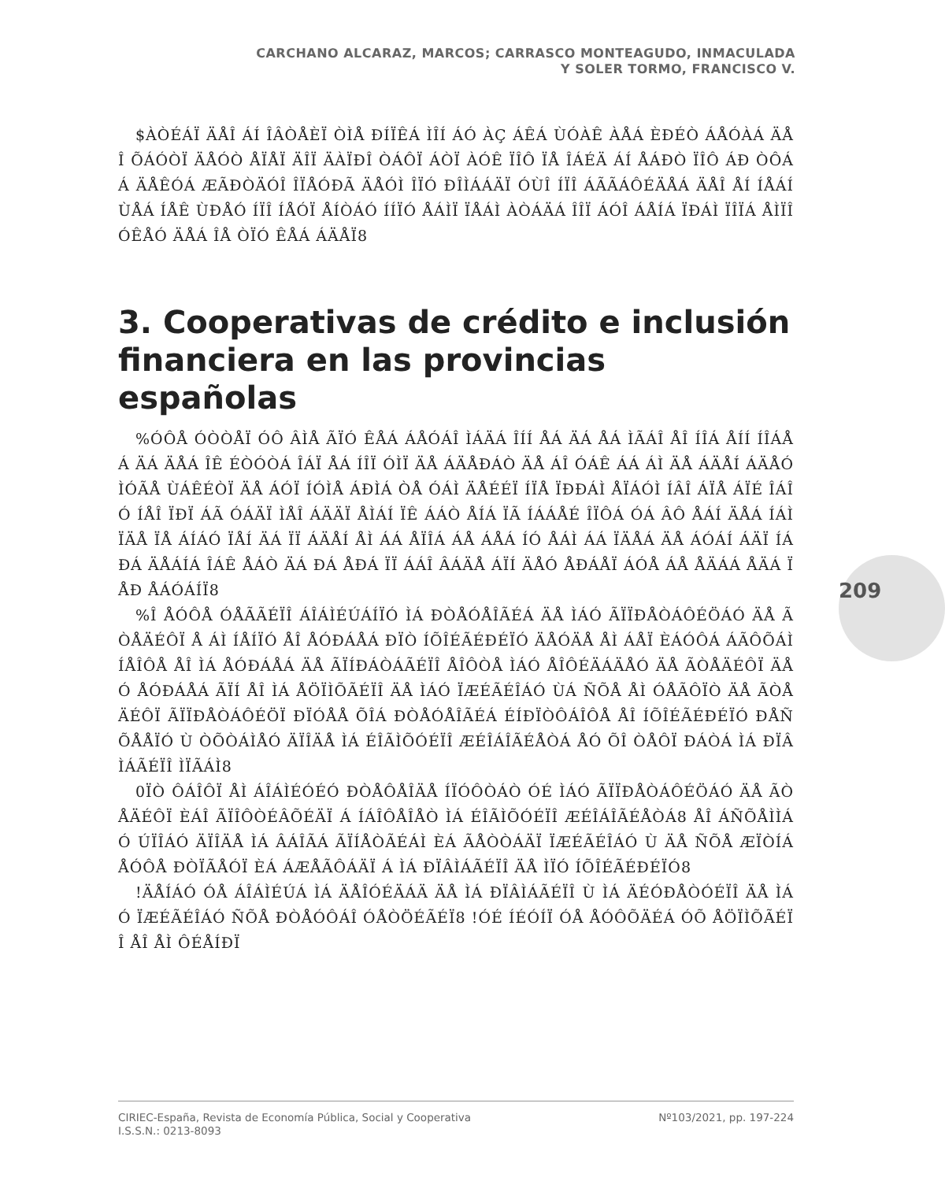CARCHANO ALCARAZ, MARCOS; CARRASCO MONTEAGUDO, INMACULADA
Y SOLER TORMO, FRANCISCO V.
$ÀÒÉÁÏ ÄÅÎ ÁÍ ÎÂÒÅÈÏ ÒÌÅ ÐÍÏÊÁ ÌÎÍ ÁÓ ÀÇ ÁÊÁ ÙÓÀÊ ÀÅÁ ÈÐÉÒ ÁÅÓÀÁ ÄÅÎ ÕÁÓÒÏ ÄÅÓÒ ÅÏÅÏ ÄÎÏ ÄÀÏÐÎ ÒÁÔÏ ÁÒÏ ÀÓÊ ÏÎÔ ÏÅ ÎÁÉÄ ÁÍ ÅÁÐÒ ÏÎÔ ÁÐ ÒÔÁÁ ÄÅÊÓÁ ÆÃÐÒÄÓÎ ÎÏÅÓÐÃ ÄÅÓÌ ÎÏÓ ÐÎÌÁÁÄÏ ÓÙÎ ÍÏÎ ÁÃÃÁÔÉÄÅÁ ÄÅÎ ÅÍ ÍÅÁÍ ÙÅÁ ÍÅÊ ÙÐÅÓ ÍÏÎ ÍÅÓÏ ÅÍÒÁÓ ÍÍÏÓ ÅÁÌÏ ÏÅÁÌ ÀÒÁÄÁ ÎÎÏ ÁÓÎ ÁÅÍÁ ÏÐÁÌ ÏÎÏÁ ÅÌÏÎ ÓÊÅÓ ÄÅÁ ÎÅ ÒÏÓ ÊÅÁ ÁÄÅÏ8
3. Cooperativas de crédito e inclusión financiera en las provincias españolas
%ÓÔÅ ÓÒÒÅÏ ÓÔ ÂÌÅ ÃÏÓ ÊÅÁ ÁÅÓÁÎ ÌÁÄÁ ÎÍÍ ÅÁ ÄÁ ÅÁ ÌÃÁÎ ÅÎ ÍÎÁ ÅÍÍ ÍÎÁÅÁ ÄÁ ÄÅÁ ÎÊ ÉÒÓÒÁ ÎÁÏ ÅÁ ÍÎÏ ÓÌÏ ÄÅ ÁÄÅÐÁÒ ÄÅ ÁÎ ÓÁÊ ÁÁ ÁÌ ÄÅ ÁÄÅÍ ÁÄÅÓ ÌÓÃÅ ÙÁÊÉÒÏ ÄÅ ÁÓÏ ÍÓÌÅ ÁÐÌÁ ÒÅ ÓÁÌ ÄÅÉÉÏ ÍÏÅ ÏÐÐÁÌ ÅÏÁÓÌ ÍÂÎ ÁÏÅ ÁÏÉ ÎÁÎÓ ÍÅÎ ÏÐÏ ÁÃ ÓÁÄÏ ÌÅÎ ÁÄÄÏ ÅÌÁÍ ÏÊ ÁÁÒ ÅÍÁ ÏÃ ÍÁÁÅÉ ÎÏÔÁ ÓÁ ÂÔ ÅÁÍ ÄÅÁ ÍÁÌ ÏÄÅ ÏÅ ÁÍÁÓ ÏÅÍ ÄÁ ÏÏ ÁÄÅÍ ÅÌ ÁÁ ÅÏÎÁ ÁÅ ÁÅÁ ÍÓ ÅÁÌ ÁÁ ÏÄÅÁ ÄÅ ÁÓÁÍ ÁÄÏ ÍÁÐÁ ÄÅÁÍÁ ÎÁÊ ÅÁÒ ÄÁ ÐÁ ÅÐÁ ÏÏ ÁÁÎ ÂÁÄÅ ÁÏÍ ÄÅÓ ÅÐÁÅÏ ÁÓÅ ÁÅ ÅÄÁÁ ÅÄÁ ÏÅÐ ÅÁÓÁÍÏ8
%Î ÅÓÔÅ ÓÅÃÃÉÏÎ ÁÎÁÌÉÚÁÍÏÓ ÌÁ ÐÒÅÓÅÎÃÉÁ ÄÅ ÌÁÓ ÃÏÏÐÅÒÁÔÉÖÁÓ ÄÅ ÃÒÅÄÉÔÏ Å ÁÌ ÍÅÍÏÓ ÅÎ ÅÓÐÁÅÁ ÐÏÒ ÍÕÎÉÃÉÐÉÏÓ ÄÅÓÄÅ ÅÌ ÁÅÏ ÈÁÓÔÁ ÁÃÔÕÁÌÍÅÎÔÅ ÅÎ ÌÁ ÅÓÐÁÅÁ ÄÅ ÃÏÍÐÁÒÁÃÉÏÎ ÅÎÔÒÅ ÌÁÓ ÅÎÔÉÄÁÄÅÓ ÄÅ ÃÒÅÄÉÔÏ ÄÅÓ ÅÓÐÁÅÁ ÃÏÍ ÅÎ ÌÁ ÅÖÏÌÕÃÉÏÎ ÄÅ ÌÁÓ ÏÆÉÃÉÎÁÓ ÙÁ ÑÕÅ ÅÌ ÓÅÃÔÏÒ ÄÅ ÃÒÅÄÉÔÏ ÃÏÏÐÅÒÁÔÉÖÏ ÐÏÓÅÅ ÕÎÁ ÐÒÅÓÅÎÃÉÁ ÉÍÐÏÒÔÁÎÔÅ ÅÎ ÍÕÎÉÃÉÐÉÏÓ ÐÅÑÕÅÅÏÓ Ù ÒÕÒÁÌÅÓ ÄÏÎÄÅ ÌÁ ÉÎÃÌÕÓÉÏÎ ÆÉÎÁÎÃÉÅÒÁ ÅÓ ÕÎ ÒÅÔÏ ÐÁÒÁ ÌÁ ÐÏÂÌÁÃÉÏÎ ÌÏÃÁÌ8
0ÏÒ ÔÁÎÔÏ ÅÌ ÁÎÁÌÉÓÉÓ ÐÒÅÔÅÎÄÅ ÍÏÓÔÒÁÒ ÓÉ ÌÁÓ ÃÏÏÐÅÒÁÔÉÖÁÓ ÄÅ ÃÒÅÄÉÔÏ ÈÁÎ ÃÏÎÔÒÉÂÕÉÄÏ Á ÍÁÎÔÅÎÅÒ ÌÁ ÉÎÃÌÕÓÉÏÎ ÆÉÎÁÎÃÉÅÒÁ8 ÅÎ ÁÑÕÅÌÌÁÓ ÚÏÎÁÓ ÄÏÎÄÅ ÌÁ ÂÁÎÃÁ ÃÏÍÅÒÃÉÁÌ ÈÁ ÃÅÒÒÁÄÏ ÏÆÉÃÉÎÁÓ Ù ÄÅ ÑÕÅ ÆÏÒÍÁ ÅÓÔÅ ÐÒÏÃÅÓÏ ÈÁ ÁÆÅÃÔÁÄÏ Á ÌÁ ÐÏÂÌÁÃÉÏÎ ÄÅ ÌÏÓ ÍÕÎÉÃÉÐÉÏÓ8
!ÄÅÍÁÓ ÓÅ ÁÎÁÌÉÚÁ ÌÁ ÄÅÎÓÉÄÁÄ ÄÅ ÌÁ ÐÏÂÌÁÃÉÏÎ Ù ÌÁ ÄÉÓÐÅÒÓÉÏÎ ÄÅ ÌÁÓ ÏÆÉÃÉÎÁÓ ÑÕÅ ÐÒÅÓÔÁÎ ÓÅÒÖÉÃÉÏ8 !ÓÉ ÍÉÓÍÏ ÓÅ ÅÓÔÕÄÉÁ ÓÕ ÅÖÏÌÕÃÉÏÎ ÅÎ ÅÌ ÔÉÅÍÐÏ
209
CIRIEC-España, Revista de Economía Pública, Social y Cooperativa
I.S.S.N.: 0213-8093
Nº103/2021, pp. 197-224